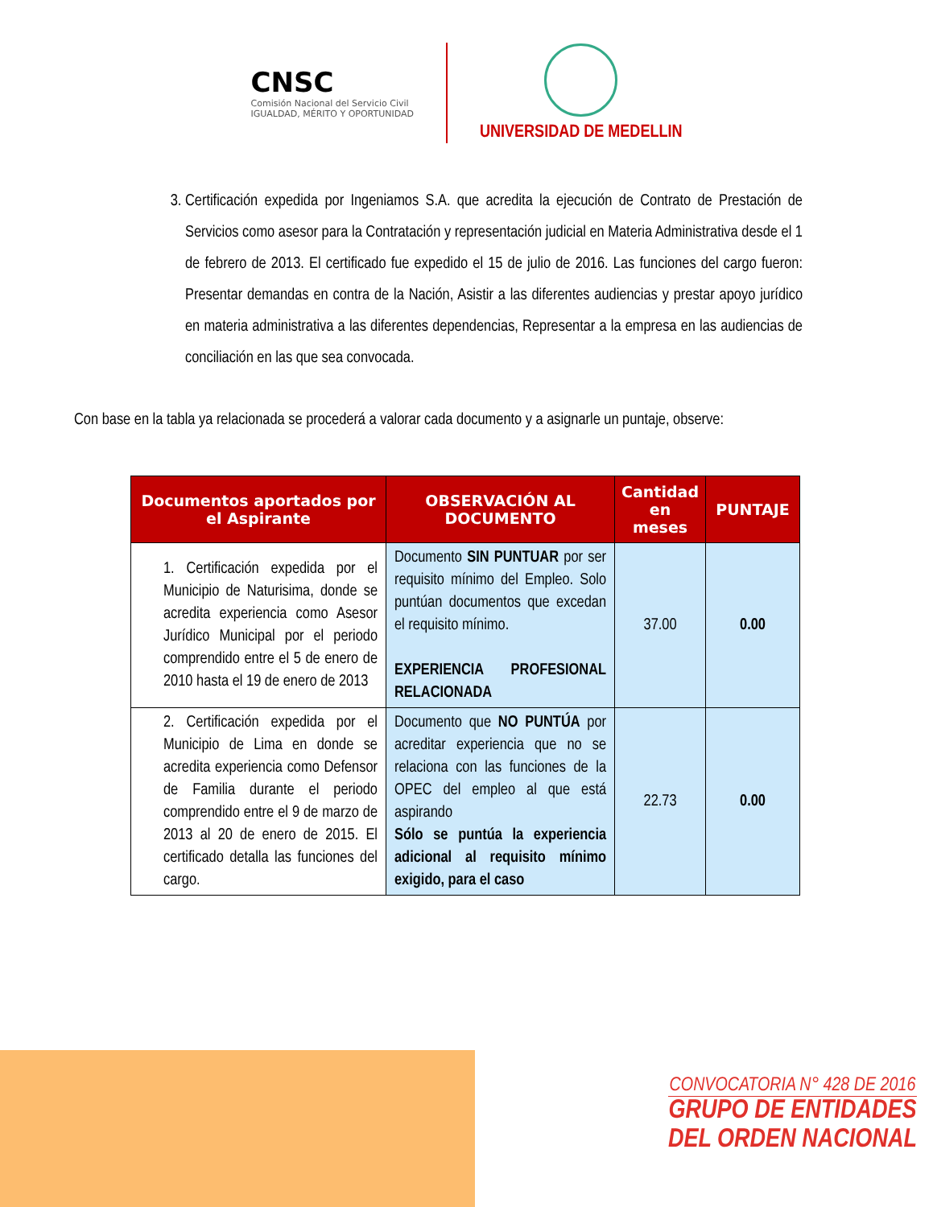CNSC
Comisión Nacional del Servicio Civil
IGUALDAD, MÉRITO Y OPORTUNIDAD
UNIVERSIDAD DE MEDELLIN
3. Certificación expedida por Ingeniamos S.A. que acredita la ejecución de Contrato de Prestación de Servicios como asesor para la Contratación y representación judicial en Materia Administrativa desde el 1 de febrero de 2013. El certificado fue expedido el 15 de julio de 2016. Las funciones del cargo fueron: Presentar demandas en contra de la Nación, Asistir a las diferentes audiencias y prestar apoyo jurídico en materia administrativa a las diferentes dependencias, Representar a la empresa en las audiencias de conciliación en las que sea convocada.
Con base en la tabla ya relacionada se procederá a valorar cada documento y a asignarle un puntaje, observe:
| Documentos aportados por el Aspirante | OBSERVACIÓN AL DOCUMENTO | Cantidad en meses | PUNTAJE |
| --- | --- | --- | --- |
| 1. Certificación expedida por el Municipio de Naturisima, donde se acredita experiencia como Asesor Jurídico Municipal por el periodo comprendido entre el 5 de enero de 2010 hasta el 19 de enero de 2013 | Documento SIN PUNTUAR por ser requisito mínimo del Empleo. Solo puntúan documentos que excedan el requisito mínimo. EXPERIENCIA PROFESIONAL RELACIONADA | 37.00 | 0.00 |
| 2. Certificación expedida por el Municipio de Lima en donde se acredita experiencia como Defensor de Familia durante el periodo comprendido entre el 9 de marzo de 2013 al 20 de enero de 2015. El certificado detalla las funciones del cargo. | Documento que NO PUNTÚA por acreditar experiencia que no se relaciona con las funciones de la OPEC del empleo al que está aspirando Sólo se puntúa la experiencia adicional al requisito mínimo exigido, para el caso | 22.73 | 0.00 |
CONVOCATORIA N° 428 DE 2016
GRUPO DE ENTIDADES
DEL ORDEN NACIONAL